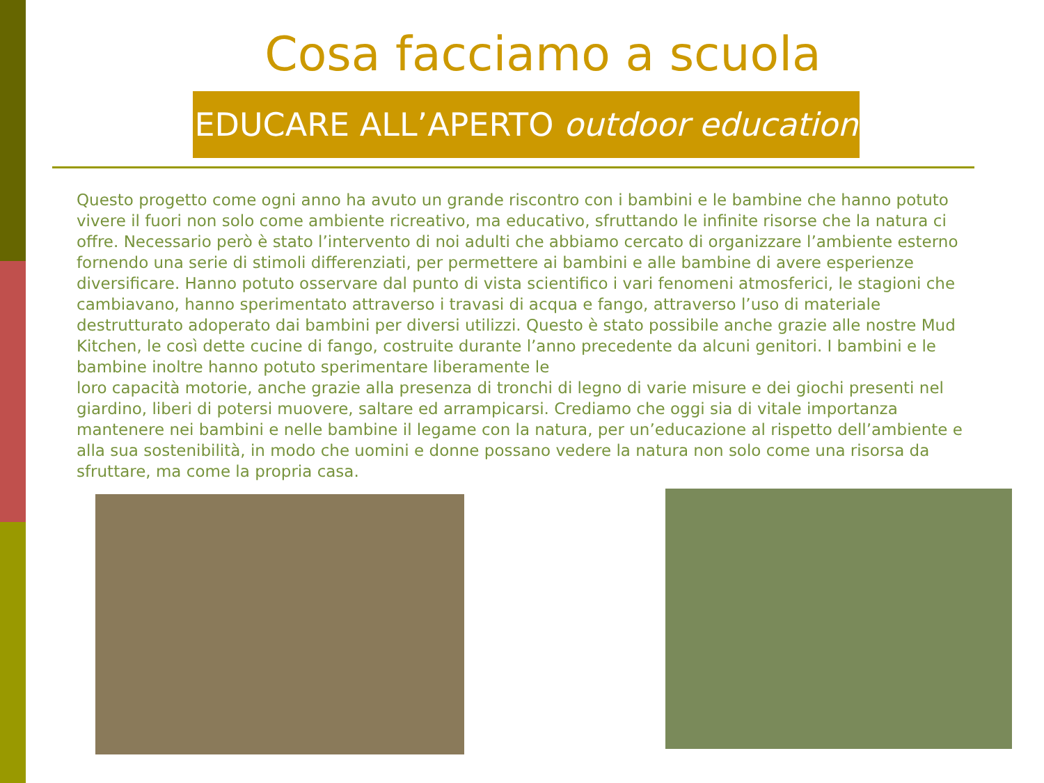Cosa facciamo a scuola
EDUCARE ALL’APERTO outdoor education
Questo progetto come ogni anno ha avuto un grande riscontro con i bambini e le bambine che hanno potuto vivere il fuori non solo come ambiente ricreativo, ma educativo, sfruttando le infinite risorse che la natura ci offre. Necessario però è stato l’intervento di noi adulti che abbiamo cercato di organizzare l’ambiente esterno fornendo una serie di stimoli differenziati, per permettere ai bambini e alle bambine di avere esperienze diversificare. Hanno potuto osservare dal punto di vista scientifico i vari fenomeni atmosferici, le stagioni che cambiavano, hanno sperimentato attraverso i travasi di acqua e fango, attraverso l’uso di materiale destrutturato adoperato dai bambini per diversi utilizzi. Questo è stato possibile anche grazie alle nostre Mud Kitchen, le così dette cucine di fango, costruite durante l’anno precedente da alcuni genitori. I bambini e le bambine inoltre hanno potuto sperimentare liberamente le
loro capacità motorie, anche grazie alla presenza di tronchi di legno di varie misure e dei giochi presenti nel giardino, liberi di potersi muovere, saltare ed arrampicarsi. Crediamo che oggi sia di vitale importanza mantenere nei bambini e nelle bambine il legame con la natura, per un’educazione al rispetto dell’ambiente e alla sua sostenibilità, in modo che uomini e donne possano vedere la natura non solo come una risorsa da sfruttare, ma come la propria casa.